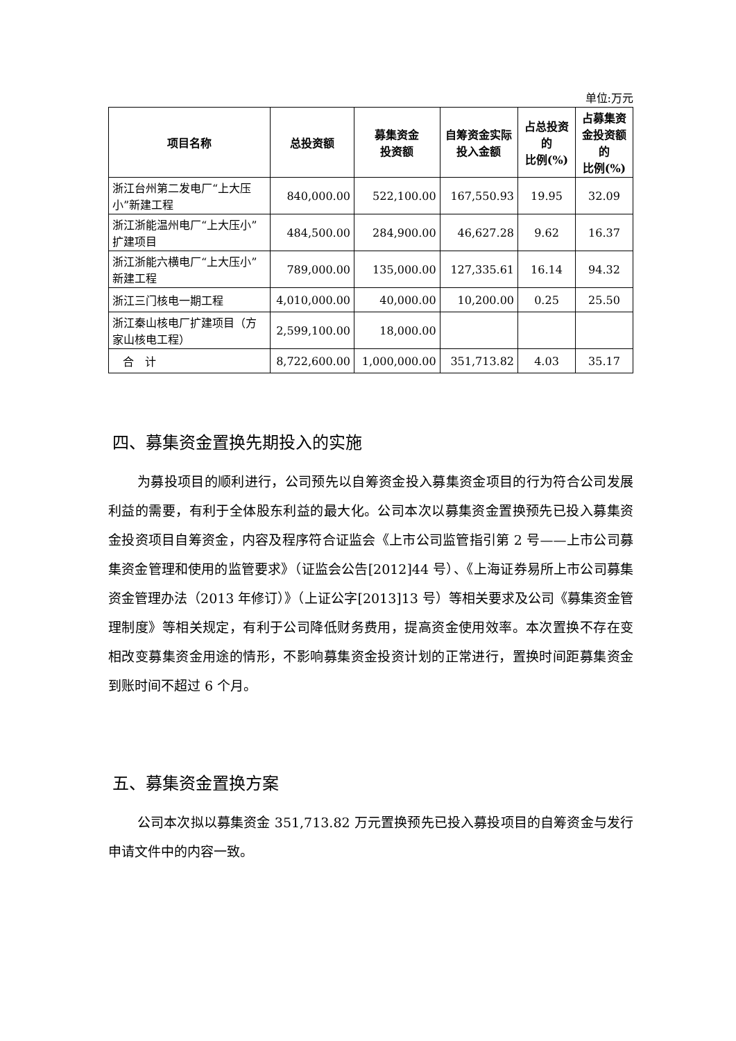单位:万元
| 项目名称 | 总投资额 | 募集资金 投资额 | 自筹资金实际 投入金额 | 占总投资 的 比例(%) | 占募集资 金投资额 的 比例(%) |
| --- | --- | --- | --- | --- | --- |
| 浙江台州第二发电厂“上大压小”新建工程 | 840,000.00 | 522,100.00 | 167,550.93 | 19.95 | 32.09 |
| 浙江浙能温州电厂“上大压小”扩建项目 | 484,500.00 | 284,900.00 | 46,627.28 | 9.62 | 16.37 |
| 浙江浙能六横电厂“上大压小”新建工程 | 789,000.00 | 135,000.00 | 127,335.61 | 16.14 | 94.32 |
| 浙江三门核电一期工程 | 4,010,000.00 | 40,000.00 | 10,200.00 | 0.25 | 25.50 |
| 浙江秦山核电厂扩建项目（方家山核电工程） | 2,599,100.00 | 18,000.00 | | | |
| 合 计 | 8,722,600.00 | 1,000,000.00 | 351,713.82 | 4.03 | 35.17 |
四、募集资金置换先期投入的实施
为募投项目的顺利进行，公司预先以自筹资金投入募集资金项目的行为符合公司发展利益的需要，有利于全体股东利益的最大化。公司本次以募集资金置换预先已投入募集资金投资项目自筹资金，内容及程序符合证监会《上市公司监管指引第 2 号——上市公司募集资金管理和使用的监管要求》（证监会公告[2012]44 号）、《上海证券易所上市公司募集资金管理办法（2013 年修订）》（上证公字[2013]13 号）等相关要求及公司《募集资金管理制度》等相关规定，有利于公司降低财务费用，提高资金使用效率。本次置换不存在变相改变募集资金用途的情形，不影响募集资金投资计划的正常进行，置换时间距募集资金到账时间不超过 6 个月。
五、募集资金置换方案
公司本次拟以募集资金 351,713.82 万元置换预先已投入募投项目的自筹资金与发行申请文件中的内容一致。